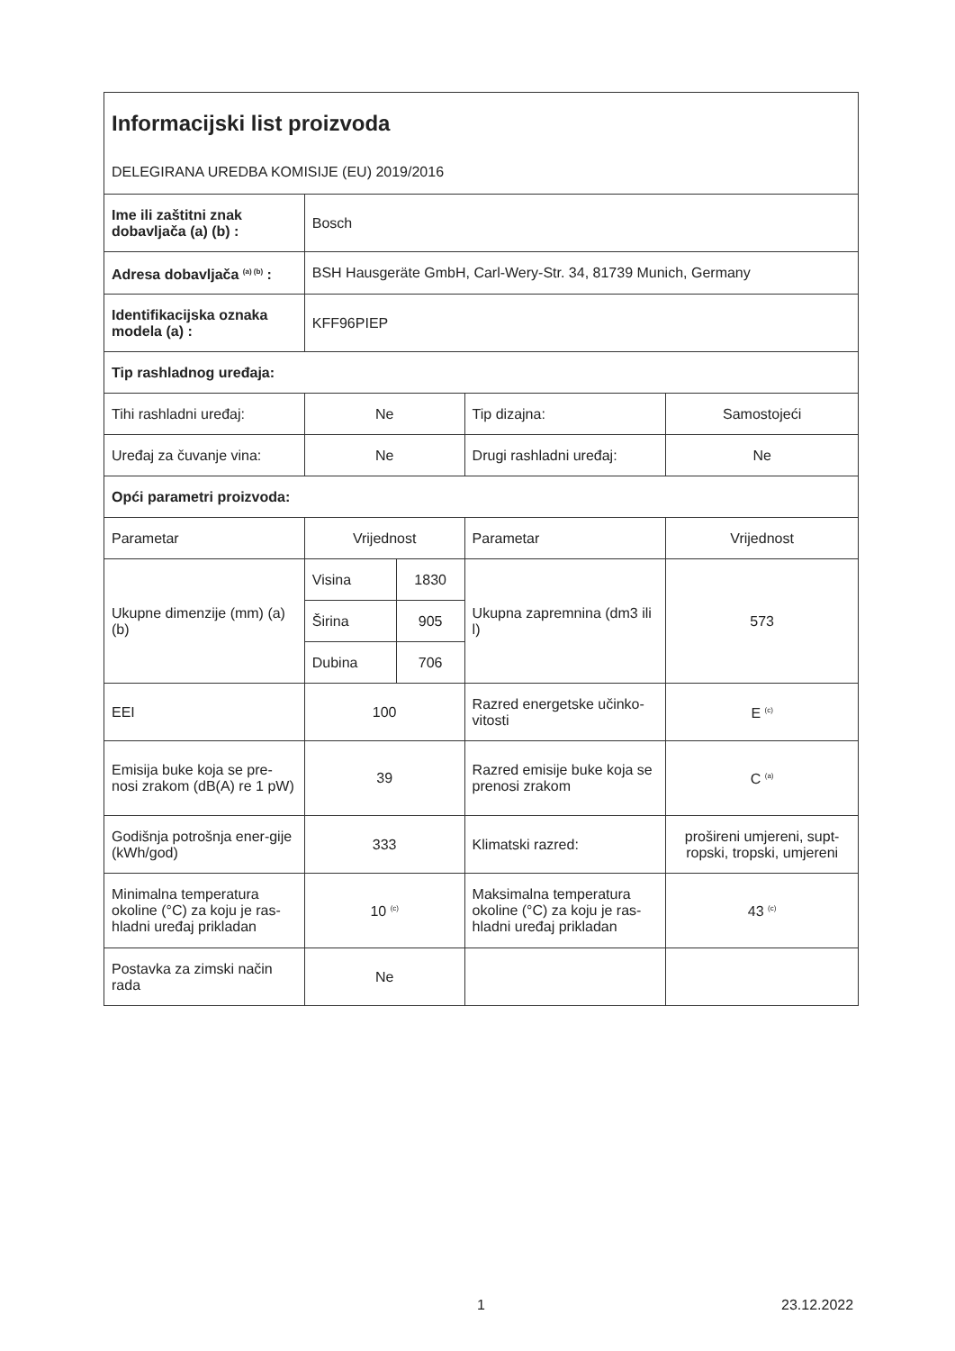| Informacijski list proizvoda | | | | |
| DELEGIRANA UREDBA KOMISIJE (EU) 2019/2016 | | | | |
| Ime ili zaštitni znak dobavljača (a) (b) : | Bosch | | | |
| Adresa dobavljača <sup>(a) (b)</sup> : | BSH Hausgeräte GmbH, Carl-Wery-Str. 34, 81739 Munich, Germany | | | |
| Identifikacijska oznaka modela (a) : | KFF96PIEP | | | |
| Tip rashladnog uređaja: | | | | |
| Tihi rashladni uređaj: | Ne | | Tip dizajna: | Samostojeći |
| Uređaj za čuvanje vina: | Ne | | Drugi rashladni uređaj: | Ne |
| Opći parametri proizvoda: | | | | |
| Parametar | Vrijednost | | Parametar | Vrijednost |
| Ukupne dimenzije (mm) (a) (b) | Visina | 1830 | Ukupna zapremnina (dm3 ili l) | 573 |
| | Širina | 905 | | |
| | Dubina | 706 | | |
| EEI | 100 | | Razred energetske učinko-vitosti | E <sup>(c)</sup> |
| Emisija buke koja se pre-nosi zrakom (dB(A) re 1 pW) | 39 | | Razred emisije buke koja se prenosi zrakom | C <sup>(a)</sup> |
| Godišnja potrošnja ener-gije (kWh/god) | 333 | | Klimatski razred: | prošireni umjereni, supt-ropski, tropski, umjereni |
| Minimalna temperatura okoline (°C) za koju je ras-hladni uređaj prikladan | 10 <sup>(c)</sup> | | Maksimalna temperatura okoline (°C) za koju je ras-hladni uređaj prikladan | 43 <sup>(c)</sup> |
| Postavka za zimski način rada | Ne | | | |
1 23.12.2022